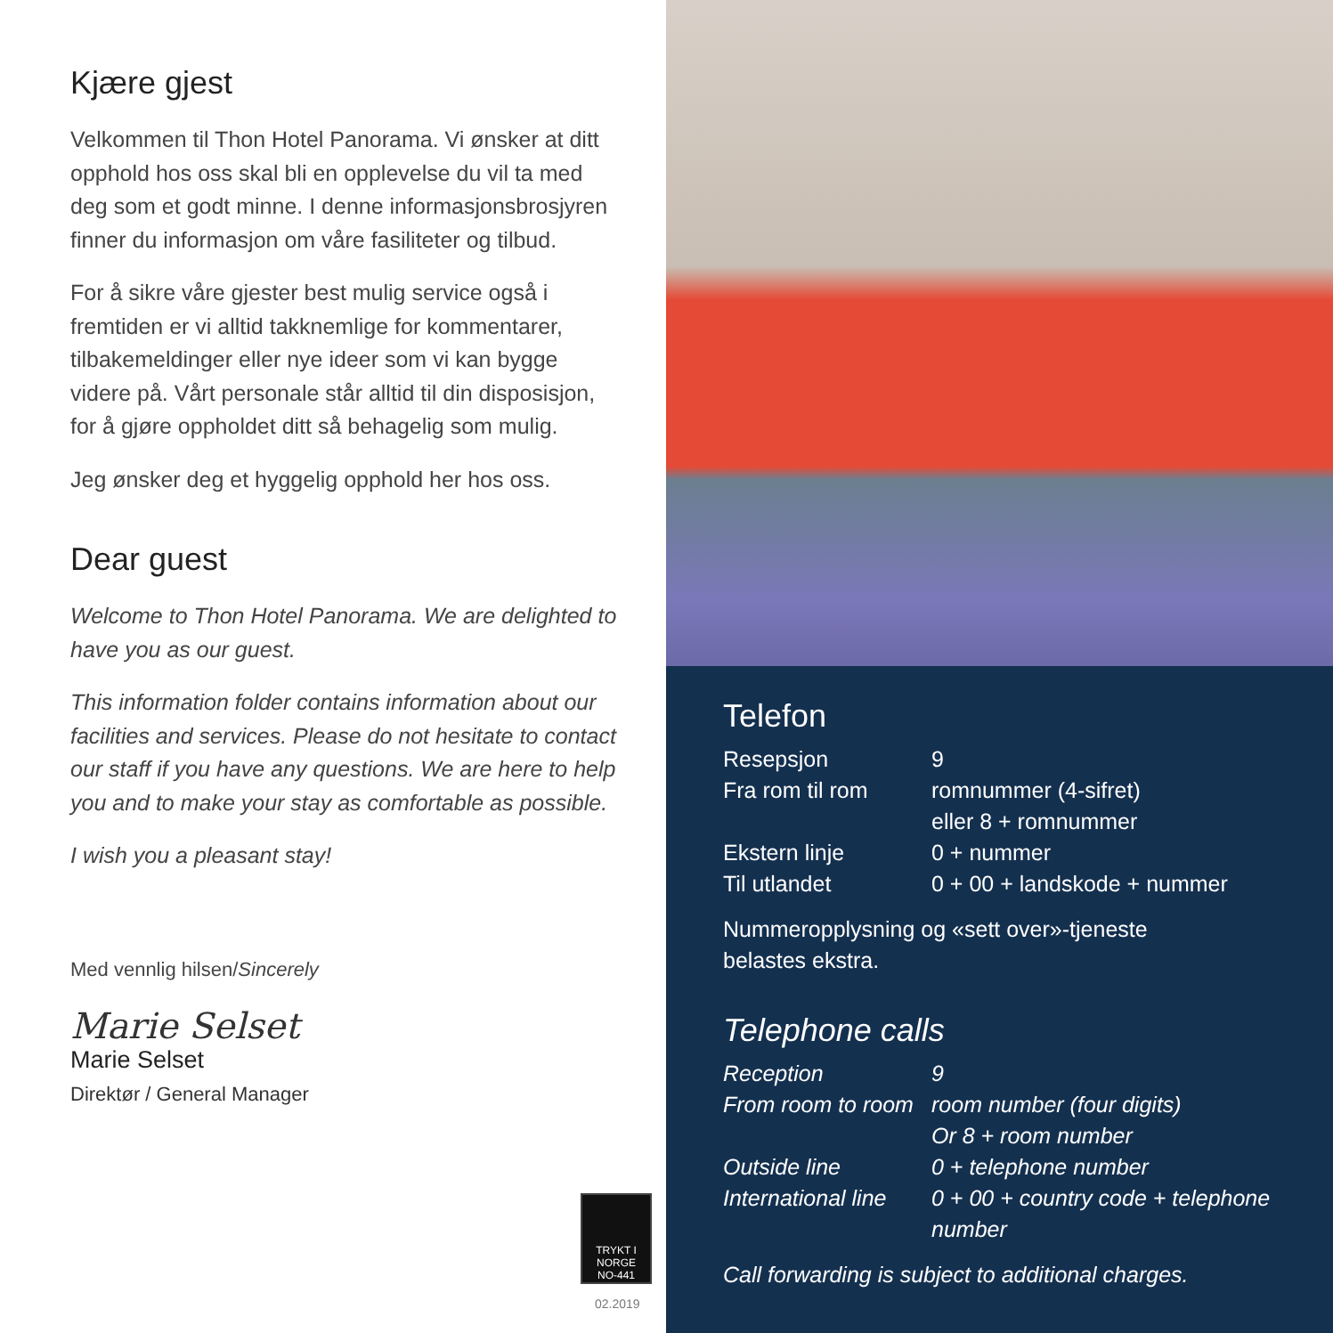Kjære gjest
Velkommen til Thon Hotel Panorama. Vi ønsker at ditt opphold hos oss skal bli en opplevelse du vil ta med deg som et godt minne. I denne informasjonsbrosjyren finner du informasjon om våre fasiliteter og tilbud.
For å sikre våre gjester best mulig service også i fremtiden er vi alltid takknemlige for kommentarer, tilbakemeldinger eller nye ideer som vi kan bygge videre på. Vårt personale står alltid til din disposisjon, for å gjøre oppholdet ditt så behagelig som mulig.
Jeg ønsker deg et hyggelig opphold her hos oss.
Dear guest
Welcome to Thon Hotel Panorama. We are delighted to have you as our guest.
This information folder contains information about our facilities and services. Please do not hesitate to contact our staff if you have any questions. We are here to help you and to make your stay as comfortable as possible.
I wish you a pleasant stay!
Med vennlig hilsen/Sincerely
Marie Selset
Marie Selset
Direktør / General Manager
TRYKT I
NORGE
NO-441
02.2019
Telefon
| Resepsjon | 9 |
| Fra rom til rom | romnummer (4-sifret) eller 8 + romnummer |
| Ekstern linje | 0 + nummer |
| Til utlandet | 0 + 00 + landskode + nummer |
Nummeropplysning og «sett over»-tjeneste
belastes ekstra.
Telephone calls
| Reception | 9 |
| From room to room | room number (four digits) Or 8 + room number |
| Outside line | 0 + telephone number |
| International line | 0 + 00 + country code + telephone number |
Call forwarding is subject to additional charges.